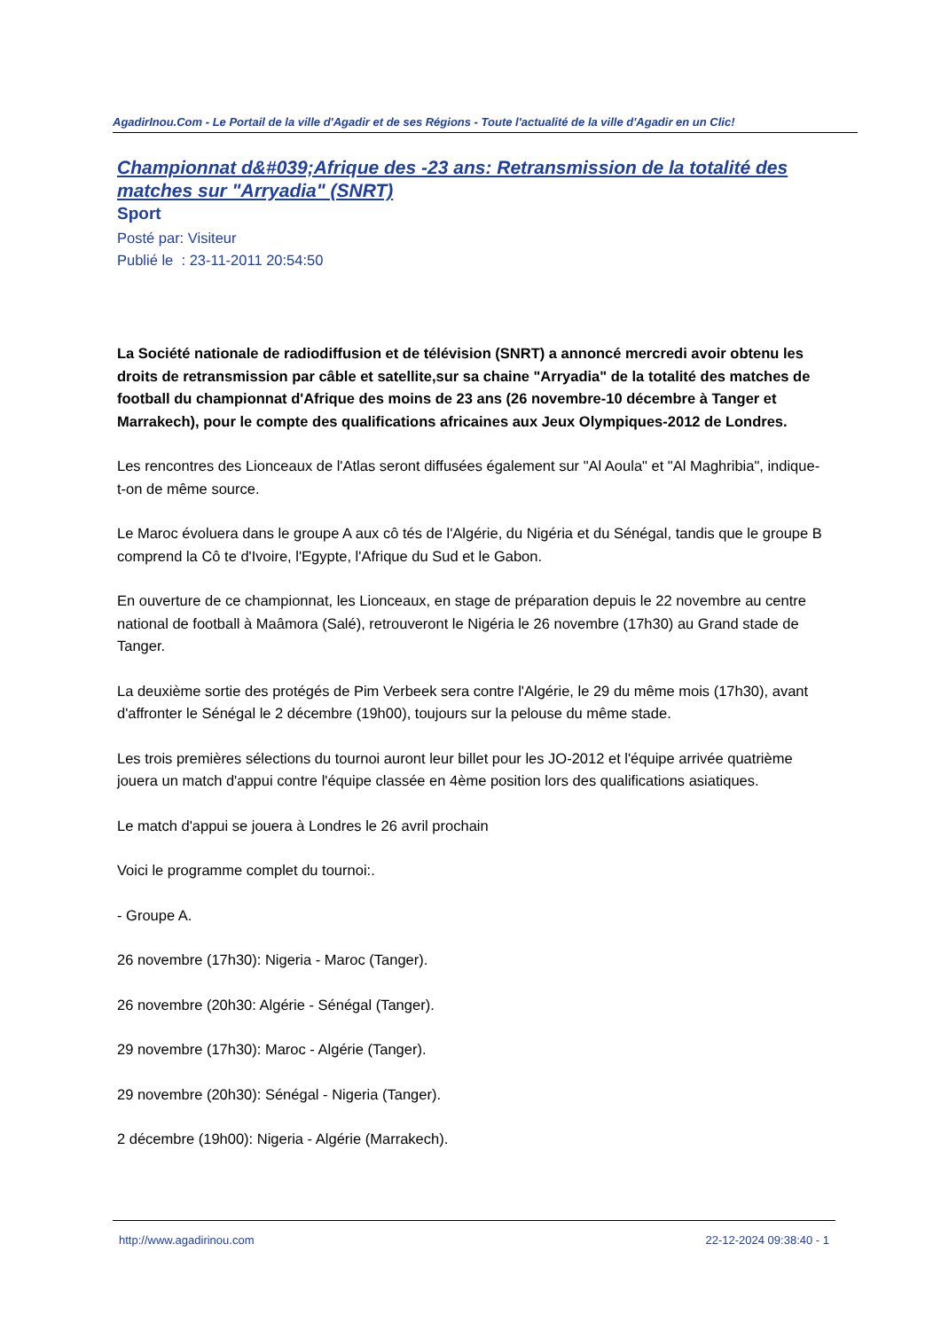AgadirInou.Com - Le Portail de la ville d'Agadir et de ses Régions - Toute l'actualité de la ville d'Agadir en un Clic!
Championnat d&#039;Afrique des -23 ans: Retransmission de la totalité des matches sur "Arryadia" (SNRT)
Sport
Posté par: Visiteur
Publié le : 23-11-2011 20:54:50
La Société nationale de radiodiffusion et de télévision (SNRT) a annoncé mercredi avoir obtenu les droits de retransmission par câble et satellite,sur sa chaine "Arryadia" de la totalité des matches de football du championnat d'Afrique des moins de 23 ans (26 novembre-10 décembre à Tanger et Marrakech), pour le compte des qualifications africaines aux Jeux Olympiques-2012 de Londres.
Les rencontres des Lionceaux de l'Atlas seront diffusées également sur "Al Aoula" et "Al Maghribia", indique-t-on de même source.
Le Maroc évoluera dans le groupe A aux cô tés de l'Algérie, du Nigéria et du Sénégal, tandis que le groupe B comprend la Cô te d'Ivoire, l'Egypte, l'Afrique du Sud et le Gabon.
En ouverture de ce championnat, les Lionceaux, en stage de préparation depuis le 22 novembre au centre national de football à Maâmora (Salé), retrouveront le Nigéria le 26 novembre (17h30) au Grand stade de Tanger.
La deuxième sortie des protégés de Pim Verbeek sera contre l'Algérie, le 29 du même mois (17h30), avant d'affronter le Sénégal le 2 décembre (19h00), toujours sur la pelouse du même stade.
Les trois premières sélections du tournoi auront leur billet pour les JO-2012 et l'équipe arrivée quatrième jouera un match d'appui contre l'équipe classée en 4ème position lors des qualifications asiatiques.
Le match d'appui se jouera à Londres le 26 avril prochain
Voici le programme complet du tournoi:.
- Groupe A.
26 novembre (17h30): Nigeria - Maroc (Tanger).
26 novembre (20h30: Algérie - Sénégal (Tanger).
29 novembre (17h30): Maroc - Algérie (Tanger).
29 novembre (20h30): Sénégal - Nigeria (Tanger).
2 décembre (19h00): Nigeria - Algérie (Marrakech).
http://www.agadirinou.com 22-12-2024 09:38:40 - 1